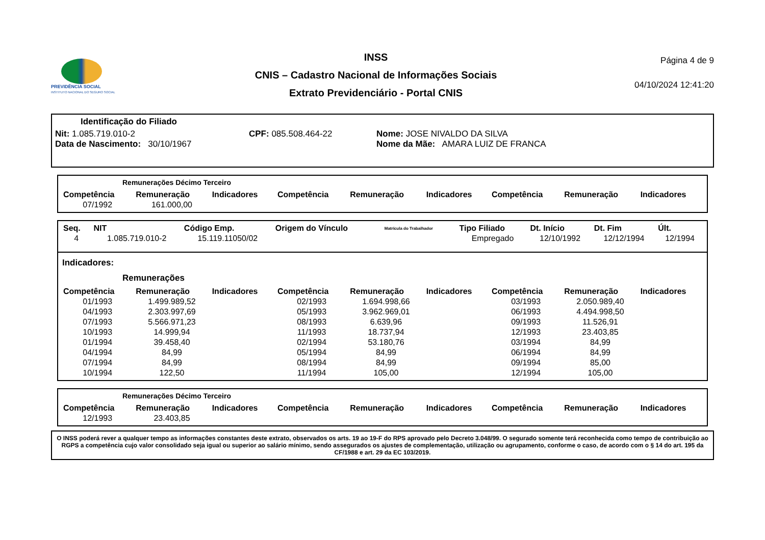PREVIDÊNCIA SOCIAL
INSTITUTO NACIONAL DO SEGURO SOCIAL
INSS
CNIS – Cadastro Nacional de Informações Sociais
Extrato Previdenciário - Portal CNIS
Página 4 de 9
04/10/2024 12:41:20
Identificação do Filiado
Nit: 1.085.719.010-2 CPF: 085.508.464-22 Nome: JOSE NIVALDO DA SILVA
Data de Nascimento: 30/10/1967 Nome da Mãe: AMARA LUIZ DE FRANCA
Remunerações Décimo Terceiro
| Competência | Remuneração | Indicadores | Competência | Remuneração | Indicadores | Competência | Remuneração | Indicadores |
| --- | --- | --- | --- | --- | --- | --- | --- | --- |
| 07/1992 | 161.000,00 | | | | | | | |
| Seq. | NIT | Código Emp. | Origem do Vínculo | Matrícula do Trabalhador | Tipo Filiado | Dt. Início | Dt. Fim | Últ. |
| --- | --- | --- | --- | --- | --- | --- | --- | --- |
| 4 | 1.085.719.010-2 | 15.119.11050/02 | | | Empregado | 12/10/1992 | 12/12/1994 | 12/1994 |
Indicadores:
Remunerações
| Competência | Remuneração | Indicadores | Competência | Remuneração | Indicadores | Competência | Remuneração | Indicadores |
| --- | --- | --- | --- | --- | --- | --- | --- | --- |
| 01/1993 | 1.499.989,52 | | 02/1993 | 1.694.998,66 | | 03/1993 | 2.050.989,40 | |
| 04/1993 | 2.303.997,69 | | 05/1993 | 3.962.969,01 | | 06/1993 | 4.494.998,50 | |
| 07/1993 | 5.566.971,23 | | 08/1993 | 6.639,96 | | 09/1993 | 11.526,91 | |
| 10/1993 | 14.999,94 | | 11/1993 | 18.737,94 | | 12/1993 | 23.403,85 | |
| 01/1994 | 39.458,40 | | 02/1994 | 53.180,76 | | 03/1994 | 84,99 | |
| 04/1994 | 84,99 | | 05/1994 | 84,99 | | 06/1994 | 84,99 | |
| 07/1994 | 84,99 | | 08/1994 | 84,99 | | 09/1994 | 85,00 | |
| 10/1994 | 122,50 | | 11/1994 | 105,00 | | 12/1994 | 105,00 | |
Remunerações Décimo Terceiro
| Competência | Remuneração | Indicadores | Competência | Remuneração | Indicadores | Competência | Remuneração | Indicadores |
| --- | --- | --- | --- | --- | --- | --- | --- | --- |
| 12/1993 | 23.403,85 | | | | | | | |
O INSS poderá rever a qualquer tempo as informações constantes deste extrato, observados os arts. 19 ao 19-F do RPS aprovado pelo Decreto 3.048/99. O segurado somente terá reconhecida como tempo de contribuição ao RGPS a competência cujo valor consolidado seja igual ou superior ao salário mínimo, sendo assegurados os ajustes de complementação, utilização ou agrupamento, conforme o caso, de acordo com o § 14 do art. 195 da CF/1988 e art. 29 da EC 103/2019.